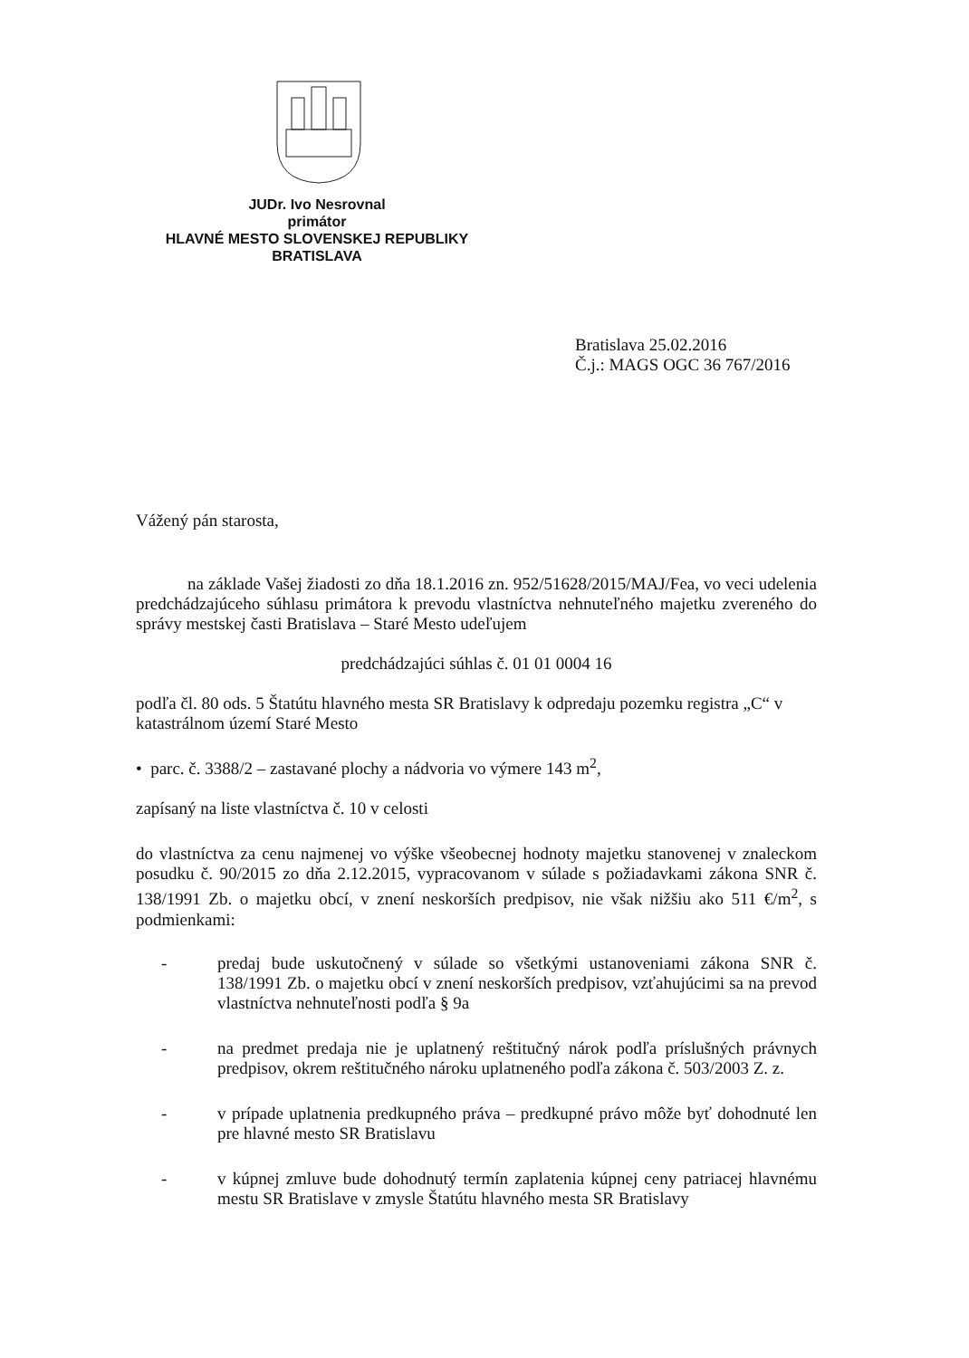JUDr. Ivo Nesrovnal
primátor
HLAVNÉ MESTO SLOVENSKEJ REPUBLIKY
BRATISLAVA
Bratislava 25.02.2016
Č.j.: MAGS OGC 36 767/2016
Vážený pán starosta,
na základe Vašej žiadosti zo dňa 18.1.2016 zn. 952/51628/2015/MAJ/Fea, vo veci udelenia predchádzajúceho súhlasu primátora k prevodu vlastníctva nehnuteľného majetku zvereného do správy mestskej časti Bratislava – Staré Mesto udeľujem
predchádzajúci súhlas č. 01 01 0004 16
podľa čl. 80 ods. 5 Štatútu hlavného mesta SR Bratislavy k odpredaju pozemku registra „C“ v katastrálnom území Staré Mesto
• parc. č. 3388/2 – zastavané plochy a nádvoria vo výmere 143 m<sup>2</sup>,
zapísaný na liste vlastníctva č. 10 v celosti
do vlastníctva za cenu najmenej vo výške všeobecnej hodnoty majetku stanovenej v znaleckom posudku č. 90/2015 zo dňa 2.12.2015, vypracovanom v súlade s požiadavkami zákona SNR č. 138/1991 Zb. o majetku obcí, v znení neskorších predpisov, nie však nižšiu ako 511 €/m<sup>2</sup>, s podmienkami:
- predaj bude uskutočnený v súlade so všetkými ustanoveniami zákona SNR č. 138/1991 Zb. o majetku obcí v znení neskorších predpisov, vzťahujúcimi sa na prevod vlastníctva nehnuteľnosti podľa § 9a
- na predmet predaja nie je uplatnený reštitučný nárok podľa príslušných právnych predpisov, okrem reštitučného nároku uplatneného podľa zákona č. 503/2003 Z. z.
- v prípade uplatnenia predkupného práva – predkupné právo môže byť dohodnuté len pre hlavné mesto SR Bratislavu
- v kúpnej zmluve bude dohodnutý termín zaplatenia kúpnej ceny patriacej hlavnému mestu SR Bratislave v zmysle Štatútu hlavného mesta SR Bratislavy